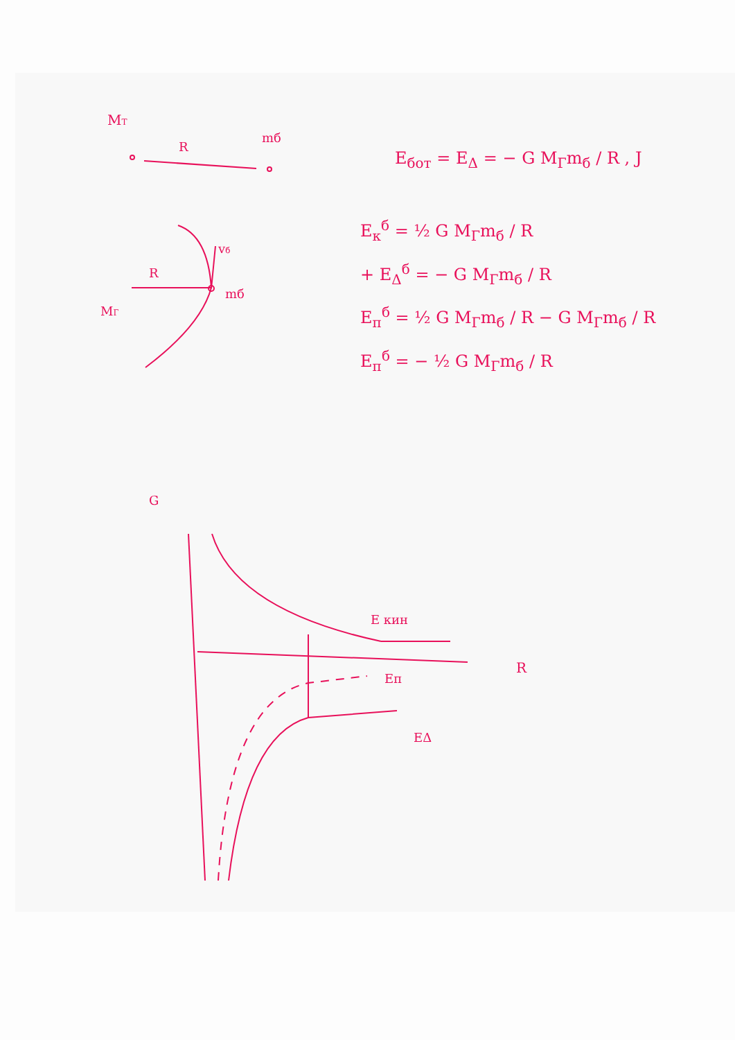MT
R
mб
R
vб
mб
MГ
G
R
E кин
EΔ
Eп
E<sub>бот</sub> = E<sub>Δ</sub> = − G M<sub>Г</sub>m<sub>б</sub> / R , J
E<sub>к</sub><sup>б</sup> = ½ G M<sub>Г</sub>m<sub>б</sub> / R
+ E<sub>Δ</sub><sup>б</sup> = − G M<sub>Г</sub>m<sub>б</sub> / R
E<sub>п</sub><sup>б</sup> = ½ G M<sub>Г</sub>m<sub>б</sub> / R − G M<sub>Г</sub>m<sub>б</sub> / R
E<sub>п</sub><sup>б</sup> = − ½ G M<sub>Г</sub>m<sub>б</sub> / R